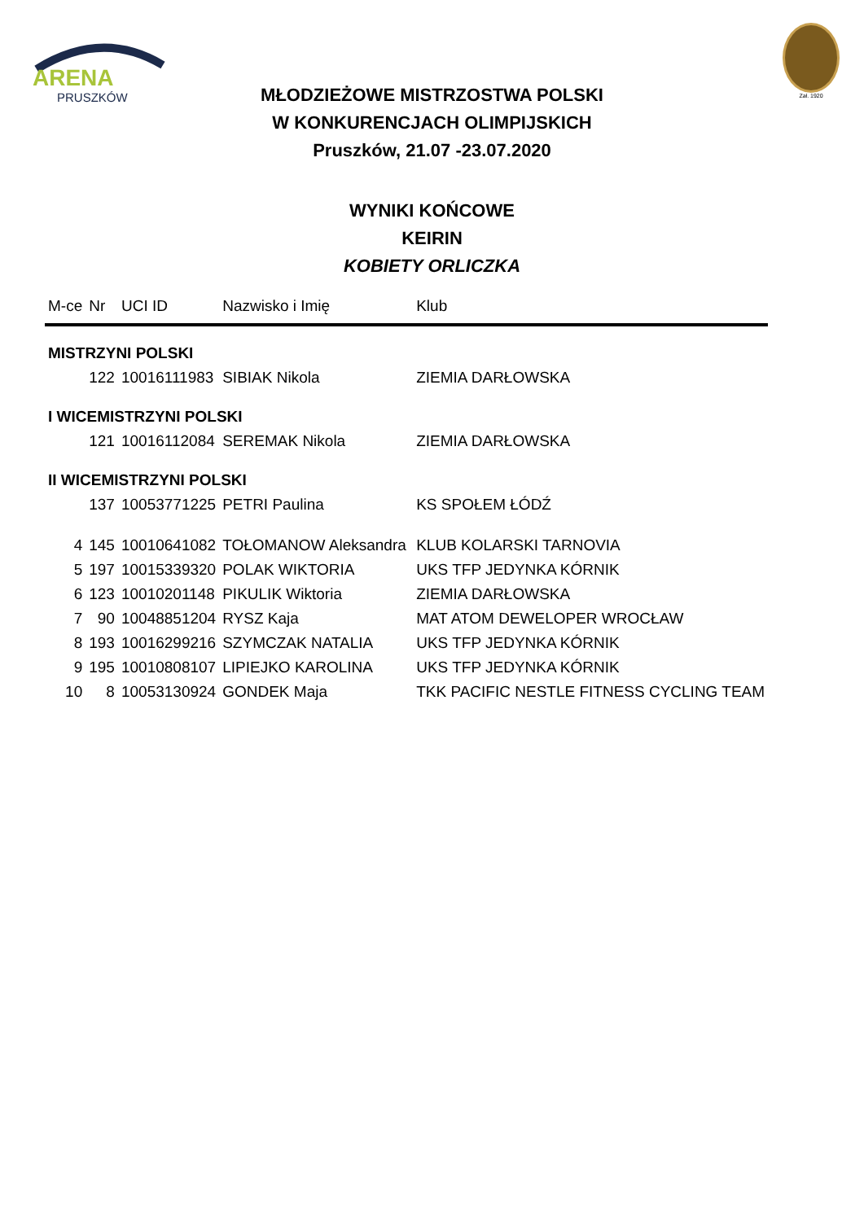ARENA
PRUSZKÓW
Zał. 1920
MŁODZIEŻOWE MISTRZOSTWA POLSKI
W KONKURENCJACH OLIMPIJSKICH
Pruszków, 21.07 -23.07.2020
WYNIKI KOŃCOWE
KEIRIN
KOBIETY ORLICZKA
| M-ce | Nr | UCI ID | Nazwisko i Imię | Klub |
| --- | --- | --- | --- | --- |
| MISTRZYNI POLSKI | | | | |
| | 122 | 10016111983 | SIBIAK Nikola | ZIEMIA DARŁOWSKA |
| I WICEMISTRZYNI POLSKI | | | | |
| | 121 | 10016112084 | SEREMAK Nikola | ZIEMIA DARŁOWSKA |
| II WICEMISTRZYNI POLSKI | | | | |
| | 137 | 10053771225 | PETRI Paulina | KS SPOŁEM ŁÓDŹ |
| 4 | 145 | 10010641082 | TOŁOMANOW Aleksandra | KLUB KOLARSKI TARNOVIA |
| 5 | 197 | 10015339320 | POLAK WIKTORIA | UKS TFP JEDYNKA KÓRNIK |
| 6 | 123 | 10010201148 | PIKULIK Wiktoria | ZIEMIA DARŁOWSKA |
| 7 | 90 | 10048851204 | RYSZ Kaja | MAT ATOM DEWELOPER WROCŁAW |
| 8 | 193 | 10016299216 | SZYMCZAK NATALIA | UKS TFP JEDYNKA KÓRNIK |
| 9 | 195 | 10010808107 | LIPIEJKO KAROLINA | UKS TFP JEDYNKA KÓRNIK |
| 10 | 8 | 10053130924 | GONDEK Maja | TKK PACIFIC NESTLE FITNESS CYCLING TEAM |